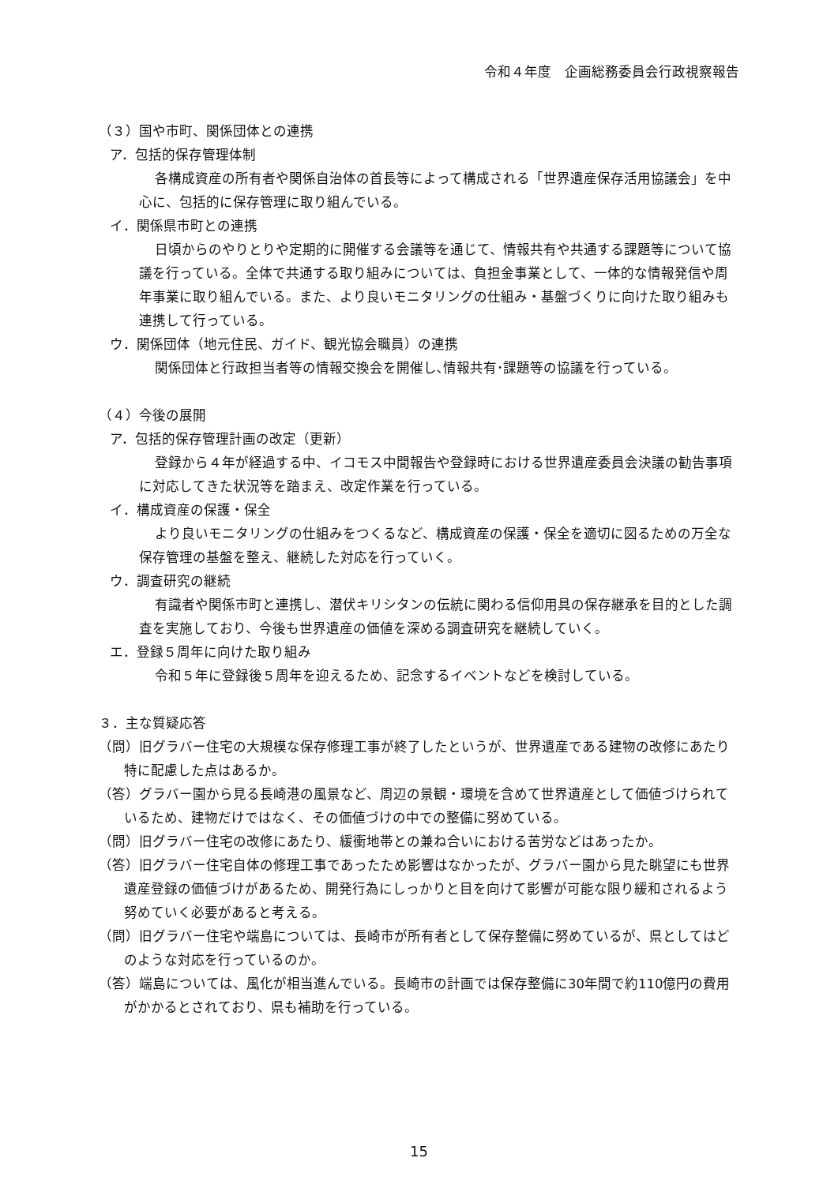令和４年度　企画総務委員会行政視察報告
（３）国や市町、関係団体との連携
ア．包括的保存管理体制
各構成資産の所有者や関係自治体の首長等によって構成される「世界遺産保存活用協議会」を中心に、包括的に保存管理に取り組んでいる。
イ．関係県市町との連携
日頃からのやりとりや定期的に開催する会議等を通じて、情報共有や共通する課題等について協議を行っている。全体で共通する取り組みについては、負担金事業として、一体的な情報発信や周年事業に取り組んでいる。また、より良いモニタリングの仕組み・基盤づくりに向けた取り組みも連携して行っている。
ウ．関係団体（地元住民、ガイド、観光協会職員）の連携
関係団体と行政担当者等の情報交換会を開催し､情報共有･課題等の協議を行っている。
（４）今後の展開
ア．包括的保存管理計画の改定（更新）
登録から４年が経過する中、イコモス中間報告や登録時における世界遺産委員会決議の勧告事項に対応してきた状況等を踏まえ、改定作業を行っている。
イ．構成資産の保護・保全
より良いモニタリングの仕組みをつくるなど、構成資産の保護・保全を適切に図るための万全な保存管理の基盤を整え、継続した対応を行っていく。
ウ．調査研究の継続
有識者や関係市町と連携し、潜伏キリシタンの伝統に関わる信仰用具の保存継承を目的とした調査を実施しており、今後も世界遺産の価値を深める調査研究を継続していく。
エ．登録５周年に向けた取り組み
令和５年に登録後５周年を迎えるため、記念するイベントなどを検討している。
３．主な質疑応答
（問）旧グラバー住宅の大規模な保存修理工事が終了したというが、世界遺産である建物の改修にあたり特に配慮した点はあるか。
（答）グラバー園から見る長崎港の風景など、周辺の景観・環境を含めて世界遺産として価値づけられているため、建物だけではなく、その価値づけの中での整備に努めている。
（問）旧グラバー住宅の改修にあたり、緩衝地帯との兼ね合いにおける苦労などはあったか。
（答）旧グラバー住宅自体の修理工事であったため影響はなかったが、グラバー園から見た眺望にも世界遺産登録の価値づけがあるため、開発行為にしっかりと目を向けて影響が可能な限り緩和されるよう努めていく必要があると考える。
（問）旧グラバー住宅や端島については、長崎市が所有者として保存整備に努めているが、県としてはどのような対応を行っているのか。
（答）端島については、風化が相当進んでいる。長崎市の計画では保存整備に30年間で約110億円の費用がかかるとされており、県も補助を行っている。
15